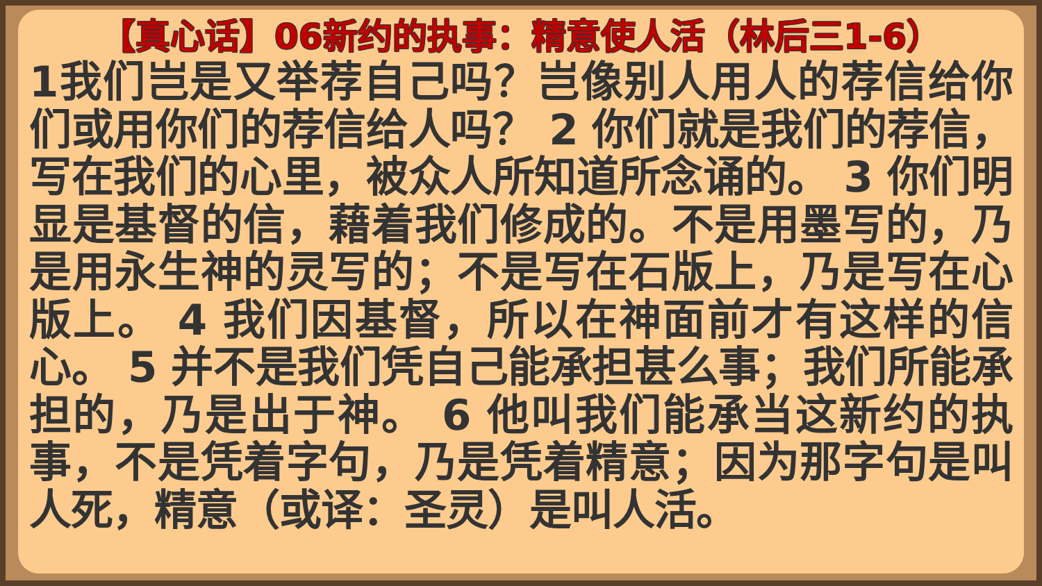【真心话】06新约的执事：精意使人活（林后三1-6）
1我们岂是又举荐自己吗？岂像别人用人的荐信给你们或用你们的荐信给人吗？ 2 你们就是我们的荐信，写在我们的心里，被众人所知道所念诵的。 3 你们明显是基督的信，藉着我们修成的。不是用墨写的，乃是用永生神的灵写的；不是写在石版上，乃是写在心版上。 4 我们因基督，所以在神面前才有这样的信心。 5 并不是我们凭自己能承担甚么事；我们所能承担的，乃是出于神。 6 他叫我们能承当这新约的执事，不是凭着字句，乃是凭着精意；因为那字句是叫人死，精意（或译：圣灵）是叫人活。